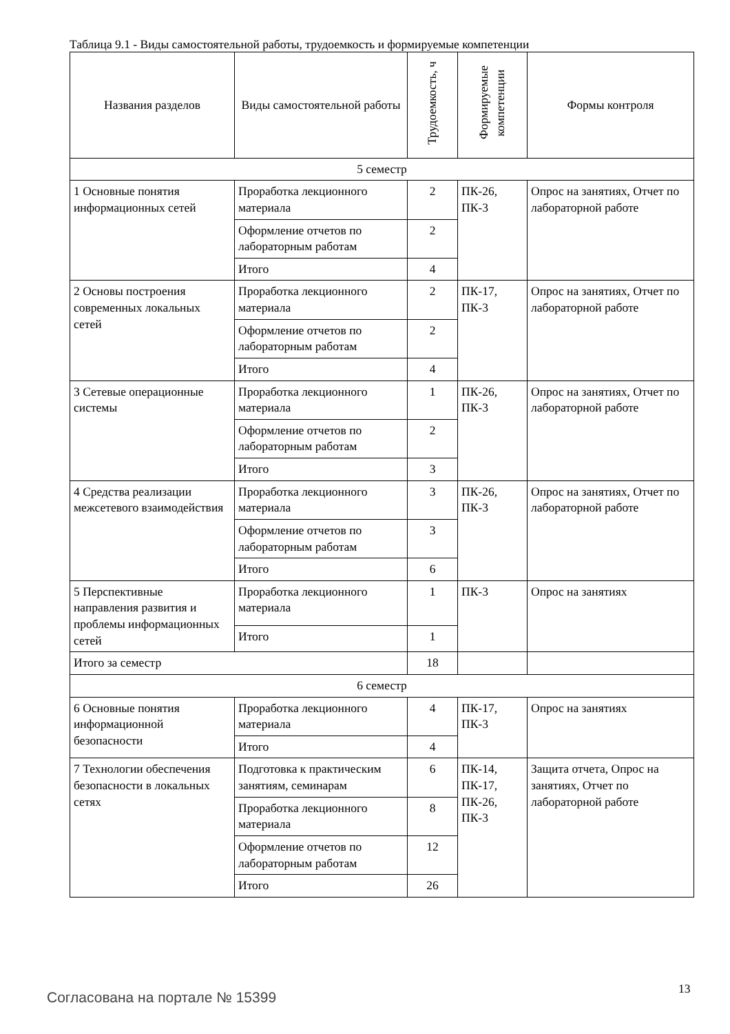Таблица 9.1 - Виды самостоятельной работы, трудоемкость и формируемые компетенции
| Названия разделов | Виды самостоятельной работы | Трудоемкость, ч | Формируемые компетенции | Формы контроля |
| --- | --- | --- | --- | --- |
| 5 семестр | | | | |
| 1 Основные понятия информационных сетей | Проработка лекционного материала | 2 | ПК-26, ПК-3 | Опрос на занятиях, Отчет по лабораторной работе |
| | Оформление отчетов по лабораторным работам | 2 | | |
| | Итого | 4 | | |
| 2 Основы построения современных локальных сетей | Проработка лекционного материала | 2 | ПК-17, ПК-3 | Опрос на занятиях, Отчет по лабораторной работе |
| | Оформление отчетов по лабораторным работам | 2 | | |
| | Итого | 4 | | |
| 3 Сетевые операционные системы | Проработка лекционного материала | 1 | ПК-26, ПК-3 | Опрос на занятиях, Отчет по лабораторной работе |
| | Оформление отчетов по лабораторным работам | 2 | | |
| | Итого | 3 | | |
| 4 Средства реализации межсетевого взаимодействия | Проработка лекционного материала | 3 | ПК-26, ПК-3 | Опрос на занятиях, Отчет по лабораторной работе |
| | Оформление отчетов по лабораторным работам | 3 | | |
| | Итого | 6 | | |
| 5 Перспективные направления развития и проблемы информационных сетей | Проработка лекционного материала | 1 | ПК-3 | Опрос на занятиях |
| | Итого | 1 | | |
| Итого за семестр | | 18 | | |
| 6 семестр | | | | |
| 6 Основные понятия информационной безопасности | Проработка лекционного материала | 4 | ПК-17, ПК-3 | Опрос на занятиях |
| | Итого | 4 | | |
| 7 Технологии обеспечения безопасности в локальных сетях | Подготовка к практическим занятиям, семинарам | 6 | ПК-14, ПК-17, ПК-26, ПК-3 | Защита отчета, Опрос на занятиях, Отчет по лабораторной работе |
| | Проработка лекционного материала | 8 | | |
| | Оформление отчетов по лабораторным работам | 12 | | |
| | Итого | 26 | | |
Согласована на портале № 15399
13